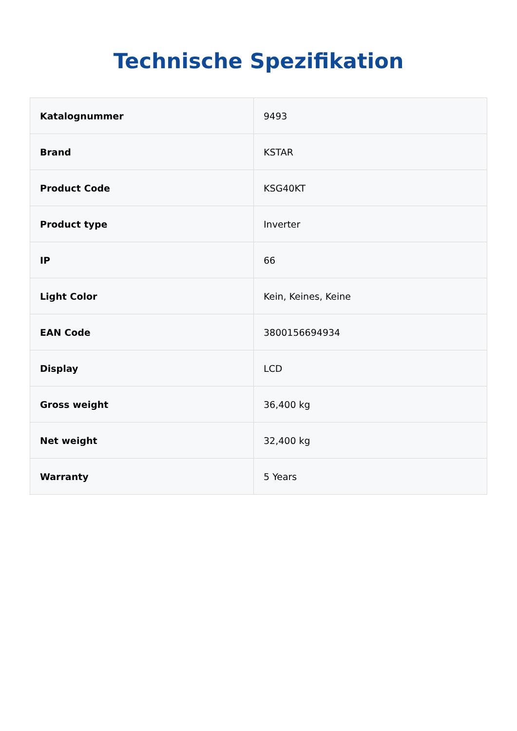Technische Spezifikation
| Katalognummer | 9493 |
| Brand | KSTAR |
| Product Code | KSG40KT |
| Product type | Inverter |
| IP | 66 |
| Light Color | Kein, Keines, Keine |
| EAN Code | 3800156694934 |
| Display | LCD |
| Gross weight | 36,400 kg |
| Net weight | 32,400 kg |
| Warranty | 5 Years |